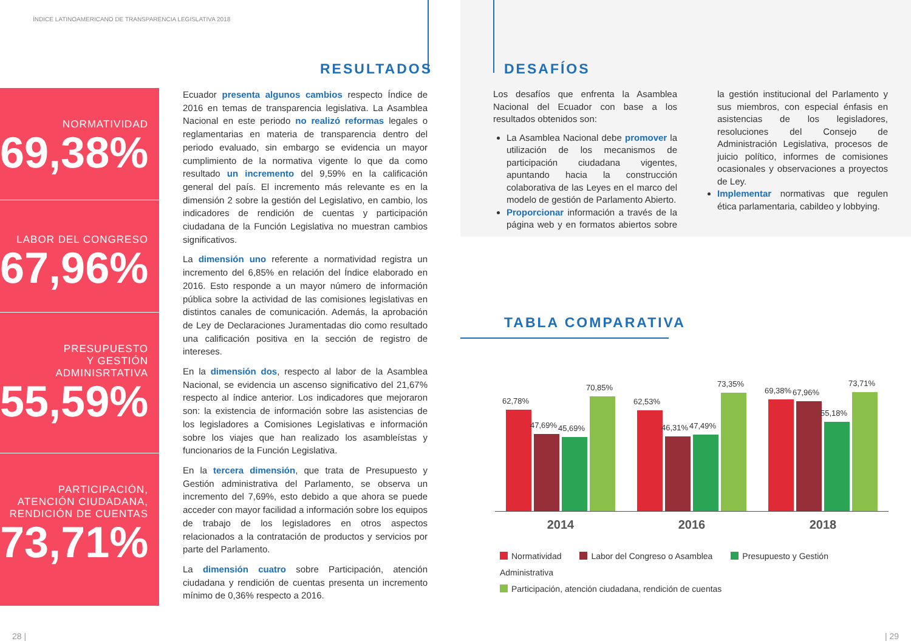ÍNDICE LATINOAMERICANO DE TRANSPARENCIA LEGISLATIVA 2018
RESULTADOS DESAFÍOS
NORMATIVIDAD
69,38%
LABOR DEL CONGRESO
67,96%
PRESUPUESTO
Y GESTIÓN
ADMINISRTATIVA
55,59%
PARTICIPACIÓN,
ATENCIÓN CIUDADANA,
RENDICIÓN DE CUENTAS
73,71%
Ecuador presenta algunos cambios respecto Índice de 2016 en temas de transparencia legislativa. La Asamblea Nacional en este periodo no realizó reformas legales o reglamentarias en materia de transparencia dentro del periodo evaluado, sin embargo se evidencia un mayor cumplimiento de la normativa vigente lo que da como resultado un incremento del 9,59% en la calificación general del país. El incremento más relevante es en la dimensión 2 sobre la gestión del Legislativo, en cambio, los indicadores de rendición de cuentas y participación ciudadana de la Función Legislativa no muestran cambios significativos.
La dimensión uno referente a normatividad registra un incremento del 6,85% en relación del Índice elaborado en 2016. Esto responde a un mayor número de información pública sobre la actividad de las comisiones legislativas en distintos canales de comunicación. Además, la aprobación de Ley de Declaraciones Juramentadas dio como resultado una calificación positiva en la sección de registro de intereses.
En la dimensión dos, respecto al labor de la Asamblea Nacional, se evidencia un ascenso significativo del 21,67% respecto al índice anterior. Los indicadores que mejoraron son: la existencia de información sobre las asistencias de los legisladores a Comisiones Legislativas e información sobre los viajes que han realizado los asambleístas y funcionarios de la Función Legislativa.
En la tercera dimensión, que trata de Presupuesto y Gestión administrativa del Parlamento, se observa un incremento del 7,69%, esto debido a que ahora se puede acceder con mayor facilidad a información sobre los equipos de trabajo de los legisladores en otros aspectos relacionados a la contratación de productos y servicios por parte del Parlamento.
La dimensión cuatro sobre Participación, atención ciudadana y rendición de cuentas presenta un incremento mínimo de 0,36% respecto a 2016.
Los desafíos que enfrenta la Asamblea Nacional del Ecuador con base a los resultados obtenidos son:
La Asamblea Nacional debe promover la utilización de los mecanismos de participación ciudadana vigentes, apuntando hacia la construcción colaborativa de las Leyes en el marco del modelo de gestión de Parlamento Abierto.
Proporcionar información a través de la página web y en formatos abiertos sobre la gestión institucional del Parlamento y sus miembros, con especial énfasis en asistencias de los legisladores, resoluciones del Consejo de Administración Legislativa, procesos de juicio político, informes de comisiones ocasionales y observaciones a proyectos de Ley.
Implementar normativas que regulen ética parlamentaria, cabildeo y lobbying.
TABLA COMPARATIVA
62,78%
47,69%
45,69%
70,85%
62,53%
46,31%
47,49%
73,35%
69,38%
67,96%
55,18%
73,71%
2014 2016 2018
Normatividad Labor del Congreso o Asamblea Presupuesto y Gestión Administrativa
Participación, atención ciudadana, rendición de cuentas
28 | | 29